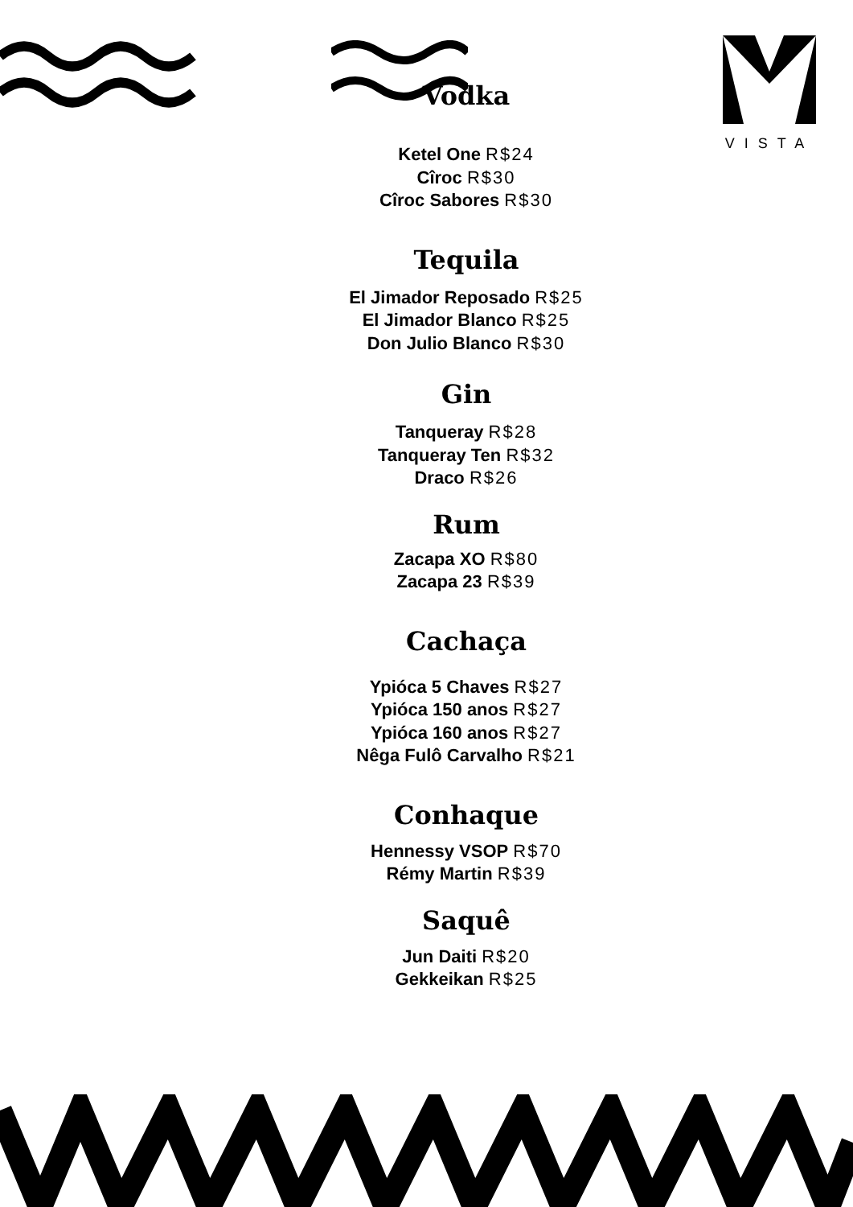VISTA
Vodka
Ketel One R$24
Cîroc R$30
Cîroc Sabores R$30
Tequila
El Jimador Reposado R$25
El Jimador Blanco R$25
Don Julio Blanco R$30
Gin
Tanqueray R$28
Tanqueray Ten R$32
Draco R$26
Rum
Zacapa XO R$80
Zacapa 23 R$39
Cachaça
Ypióca 5 Chaves R$27
Ypióca 150 anos R$27
Ypióca 160 anos R$27
Nêga Fulô Carvalho R$21
Conhaque
Hennessy VSOP R$70
Rémy Martin R$39
Saquê
Jun Daiti R$20
Gekkeikan R$25